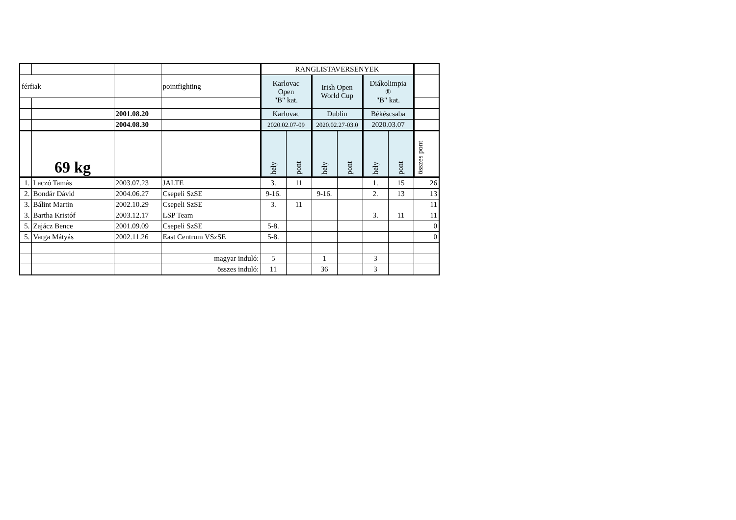| | | | | RANGLISTAVERSENYEK | | | | | | |
| férfiak | | | pointfighting | Karlovac Open "B" kat. | | Irish Open World Cup | | Diákolimpia ® "B" kat. | | |
| | | 2001.08.20 | | Karlovac | | Dublin | | Békéscsaba | | |
| | | 2004.08.30 | | 2020.02.07-09 | | 2020.02.27-03.0 | | 2020.03.07 | | |
| | 69 kg | | | hely | pont | hely | pont | hely | pont | összes pont |
| 1. | Laczó Tamás | 2003.07.23 | JALTE | 3. | 11 | | | 1. | 15 | 26 |
| 2. | Bondár Dávid | 2004.06.27 | Csepeli SzSE | 9-16. | | 9-16. | | 2. | 13 | 13 |
| 3. | Bálint Martin | 2002.10.29 | Csepeli SzSE | 3. | 11 | | | | | 11 |
| 3. | Bartha Kristóf | 2003.12.17 | LSP Team | | | | | 3. | 11 | 11 |
| 5. | Zajácz Bence | 2001.09.09 | Csepeli SzSE | 5-8. | | | | | | 0 |
| 5. | Varga Mátyás | 2002.11.26 | East Centrum VSzSE | 5-8. | | | | | | 0 |
| | | | magyar induló: | 5 | | 1 | | 3 | | |
| | | | összes induló: | 11 | | 36 | | 3 | | |